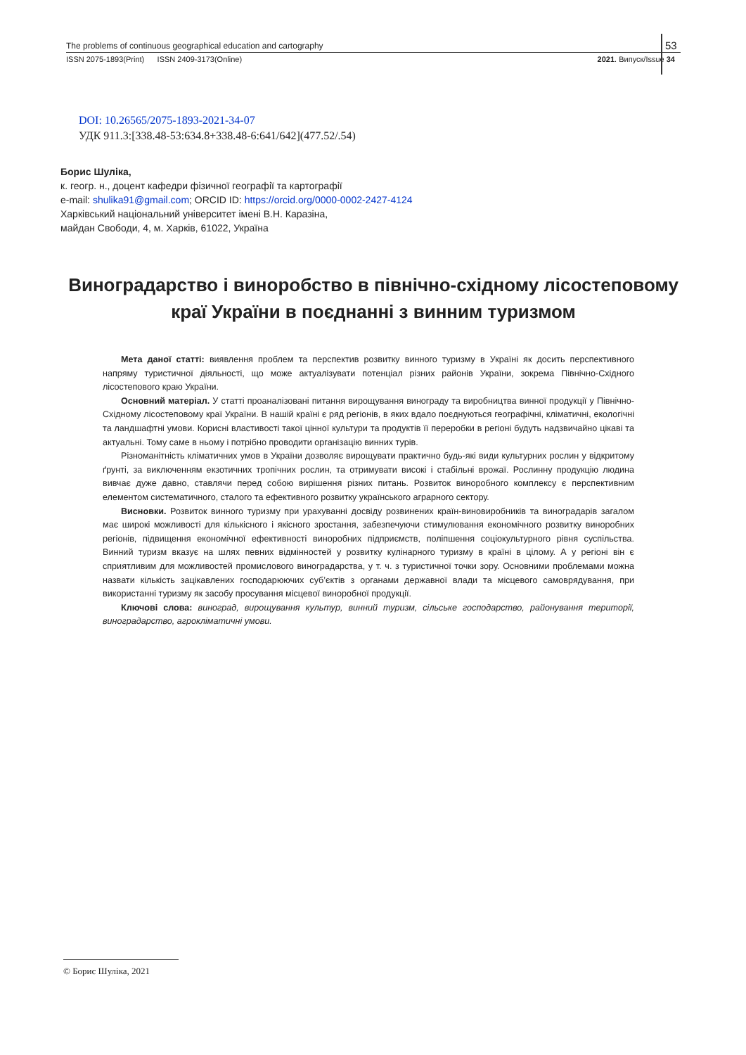The problems of continuous geographical education and cartography
ISSN 2075-1893(Print) ISSN 2409-3173(Online) 2021. Випуск/Issue 34
53
DOI: 10.26565/2075-1893-2021-34-07
УДК 911.3:[338.48-53:634.8+338.48-6:641/642](477.52/.54)
Борис Шуліка,
к. геогр. н., доцент кафедри фізичної географії та картографії
e-mail: shulika91@gmail.com; ORCID ID: https://orcid.org/0000-0002-2427-4124
Харківський національний університет імені В.Н. Каразіна,
майдан Свободи, 4, м. Харків, 61022, Україна
Виноградарство і виноробство в північно-східному лісостеповому краї України в поєднанні з винним туризмом
Мета даної статті: виявлення проблем та перспектив розвитку винного туризму в Україні як досить перспективного напряму туристичної діяльності, що може актуалізувати потенціал різних районів України, зокрема Північно-Східного лісостепового краю України.
Основний матеріал. У статті проаналізовані питання вирощування винограду та виробництва винної продукції у Північно-Східному лісостеповому краї України. В нашій країні є ряд регіонів, в яких вдало поєднуються географічні, кліматичні, екологічні та ландшафтні умови. Корисні властивості такої цінної культури та продуктів її переробки в регіоні будуть надзвичайно цікаві та актуальні. Тому саме в ньому і потрібно проводити організацію винних турів.
Різноманітність кліматичних умов в України дозволяє вирощувати практично будь-які види культурних рослин у відкритому ґрунті, за виключенням екзотичних тропічних рослин, та отримувати високі і стабільні врожаї. Рослинну продукцію людина вивчає дуже давно, ставлячи перед собою вирішення різних питань. Розвиток виноробного комплексу є перспективним елементом систематичного, сталого та ефективного розвитку українського аграрного сектору.
Висновки. Розвиток винного туризму при урахуванні досвіду розвинених країн-виновиробників та виноградарів загалом має широкі можливості для кількісного і якісного зростання, забезпечуючи стимулювання економічного розвитку виноробних регіонів, підвищення економічної ефективності виноробних підприємств, поліпшення соціокультурного рівня суспільства. Винний туризм вказує на шлях певних відмінностей у розвитку кулінарного туризму в країні в цілому. А у регіоні він є сприятливим для можливостей промислового виноградарства, у т. ч. з туристичної точки зору. Основними проблемами можна назвати кількість зацікавлених господарюючих суб’єктів з органами державної влади та місцевого самоврядування, при використанні туризму як засобу просування місцевої виноробної продукції.
Ключові слова: виноград, вирощування культур, винний туризм, сільське господарство, районування території, виноградарство, агрокліматичні умови.
© Борис Шуліка, 2021